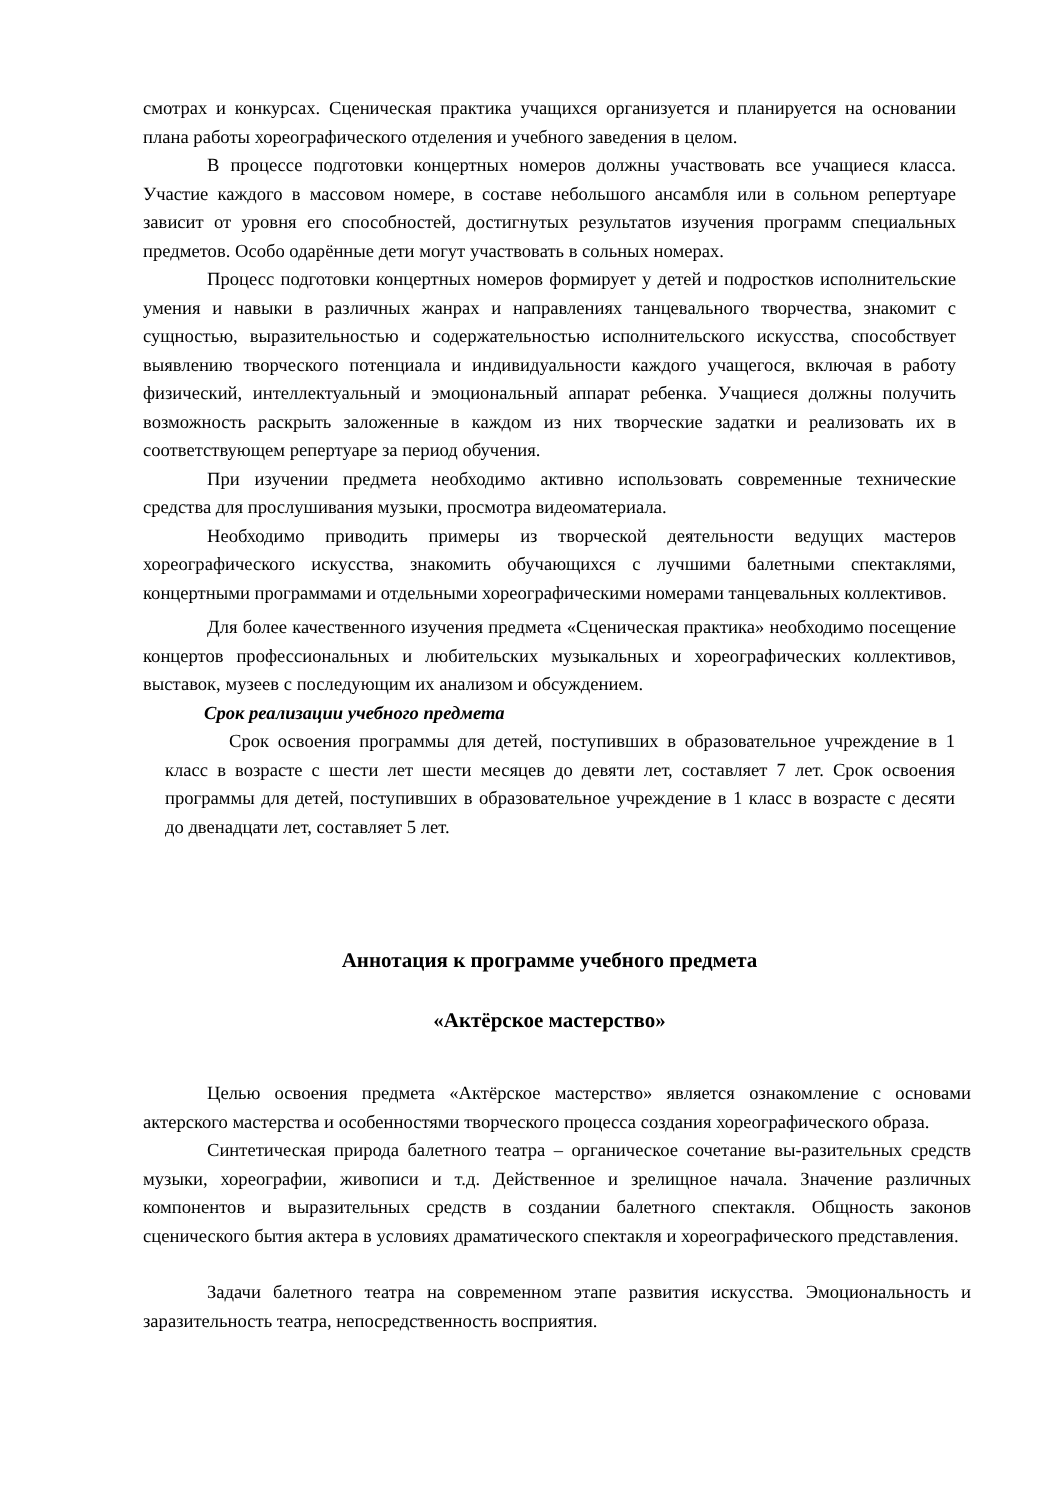смотрах и конкурсах. Сценическая практика учащихся организуется и планируется на основании плана работы хореографического отделения и учебного заведения в целом.
В процессе подготовки концертных номеров должны участвовать все учащиеся класса. Участие каждого в массовом номере, в составе небольшого ансамбля или в сольном репертуаре зависит от уровня его способностей, достигнутых результатов изучения программ специальных предметов. Особо одарённые дети могут участвовать в сольных номерах.
Процесс подготовки концертных номеров формирует у детей и подростков исполнительские умения и навыки в различных жанрах и направлениях танцевального творчества, знакомит с сущностью, выразительностью и содержательностью исполнительского искусства, способствует выявлению творческого потенциала и индивидуальности каждого учащегося, включая в работу физический, интеллектуальный и эмоциональный аппарат ребенка. Учащиеся должны получить возможность раскрыть заложенные в каждом из них творческие задатки и реализовать их в соответствующем репертуаре за период обучения.
При изучении предмета необходимо активно использовать современные технические средства для прослушивания музыки, просмотра видеоматериала.
Необходимо приводить примеры из творческой деятельности ведущих мастеров хореографического искусства, знакомить обучающихся с лучшими балетными спектаклями, концертными программами и отдельными хореографическими номерами танцевальных коллективов.
Для более качественного изучения предмета «Сценическая практика» необходимо посещение концертов профессиональных и любительских музыкальных и хореографических коллективов, выставок, музеев с последующим их анализом и обсуждением.
Срок реализации учебного предмета
Срок освоения программы для детей, поступивших в образовательное учреждение в 1 класс в возрасте с шести лет шести месяцев до девяти лет, составляет 7 лет. Срок освоения программы для детей, поступивших в образовательное учреждение в 1 класс в возрасте с десяти до двенадцати лет, составляет 5 лет.
Аннотация к программе учебного предмета
«Актёрское мастерство»
Целью освоения предмета «Актёрское мастерство» является ознакомление с основами актерского мастерства и особенностями творческого процесса создания хореографического образа.
Синтетическая природа балетного театра – органическое сочетание вы-разительных средств музыки, хореографии, живописи и т.д. Действенное и зрелищное начала. Значение различных компонентов и выразительных средств в создании балетного спектакля. Общность законов сценического бытия актера в условиях драматического спектакля и хореографического представления.
Задачи балетного театра на современном этапе развития искусства. Эмоциональность и заразительность театра, непосредственность восприятия.